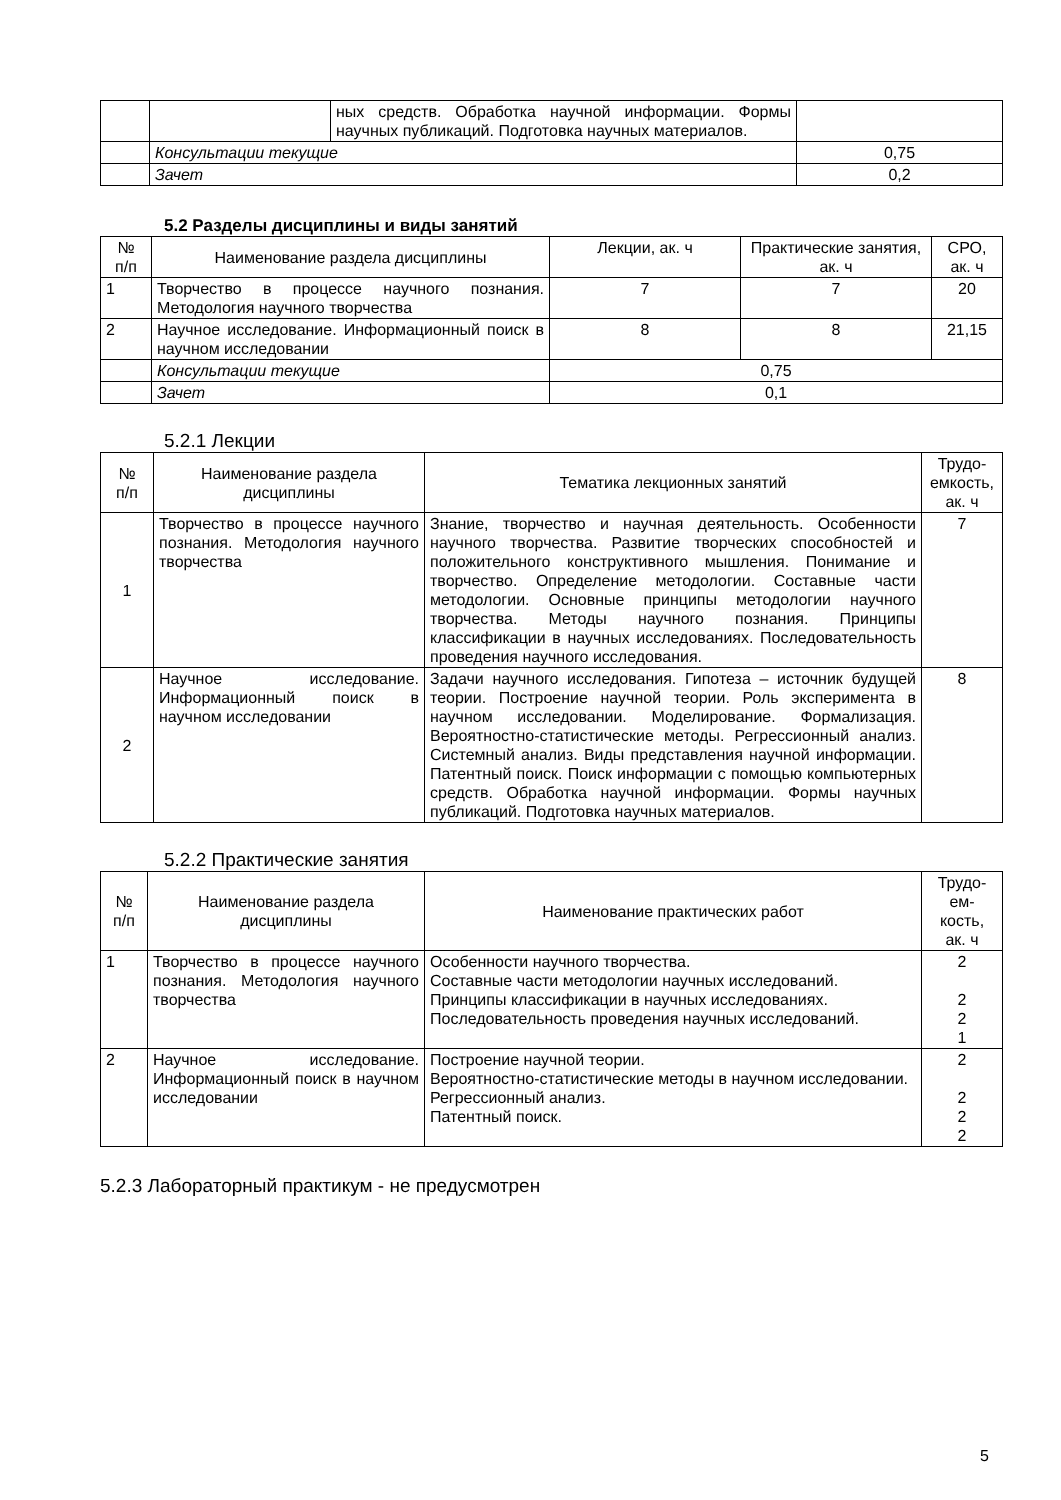| | | ных средств. Обработка научной информации. Формы научных публикаций. Подготовка научных материалов. | |
| | Консультации текущие | | 0,75 |
| | Зачет | | 0,2 |
5.2 Разделы дисциплины и виды занятий
| № п/п | Наименование раздела дисциплины | Лекции, ак. ч | Практические занятия, ак. ч | СРО, ак. ч |
| --- | --- | --- | --- | --- |
| 1 | Творчество в процессе научного познания. Методология научного творчества | 7 | 7 | 20 |
| 2 | Научное исследование. Информационный поиск в научном исследовании | 8 | 8 | 21,15 |
| | Консультации текущие | 0,75 | | |
| | Зачет | 0,1 | | |
5.2.1 Лекции
| № п/п | Наименование раздела дисциплины | Тематика лекционных занятий | Трудо- емкость, ак. ч |
| --- | --- | --- | --- |
| 1 | Творчество в процессе научного познания. Методология научного творчества | Знание, творчество и научная деятельность. Особенности научного творчества. Развитие творческих способностей и положительного конструктивного мышления. Понимание и творчество. Определение методологии. Составные части методологии. Основные принципы методологии научного творчества. Методы научного познания. Принципы классификации в научных исследованиях. Последовательность проведения научного исследования. | 7 |
| 2 | Научное исследование. Информационный поиск в научном исследовании | Задачи научного исследования. Гипотеза – источник будущей теории. Построение научной теории. Роль эксперимента в научном исследовании. Моделирование. Формализация. Вероятностно-статистические методы. Регрессионный анализ. Системный анализ. Виды представления научной информации. Патентный поиск. Поиск информации с помощью компьютерных средств. Обработка научной информации. Формы научных публикаций. Подготовка научных материалов. | 8 |
5.2.2 Практические занятия
| № п/п | Наименование раздела дисциплины | Наименование практических работ | Трудо- ем- кость, ак. ч |
| --- | --- | --- | --- |
| 1 | Творчество в процессе научного познания. Методология научного творчества | Особенности научного творчества. Составные части методологии научных исследований. Принципы классификации в научных исследованиях. Последовательность проведения научных исследований. | 2 2 2 1 |
| 2 | Научное исследование. Информационный поиск в научном исследовании | Построение научной теории. Вероятностно-статистические методы в научном исследовании. Регрессионный анализ. Патентный поиск. | 2 2 2 2 |
5.2.3 Лабораторный практикум - не предусмотрен
5